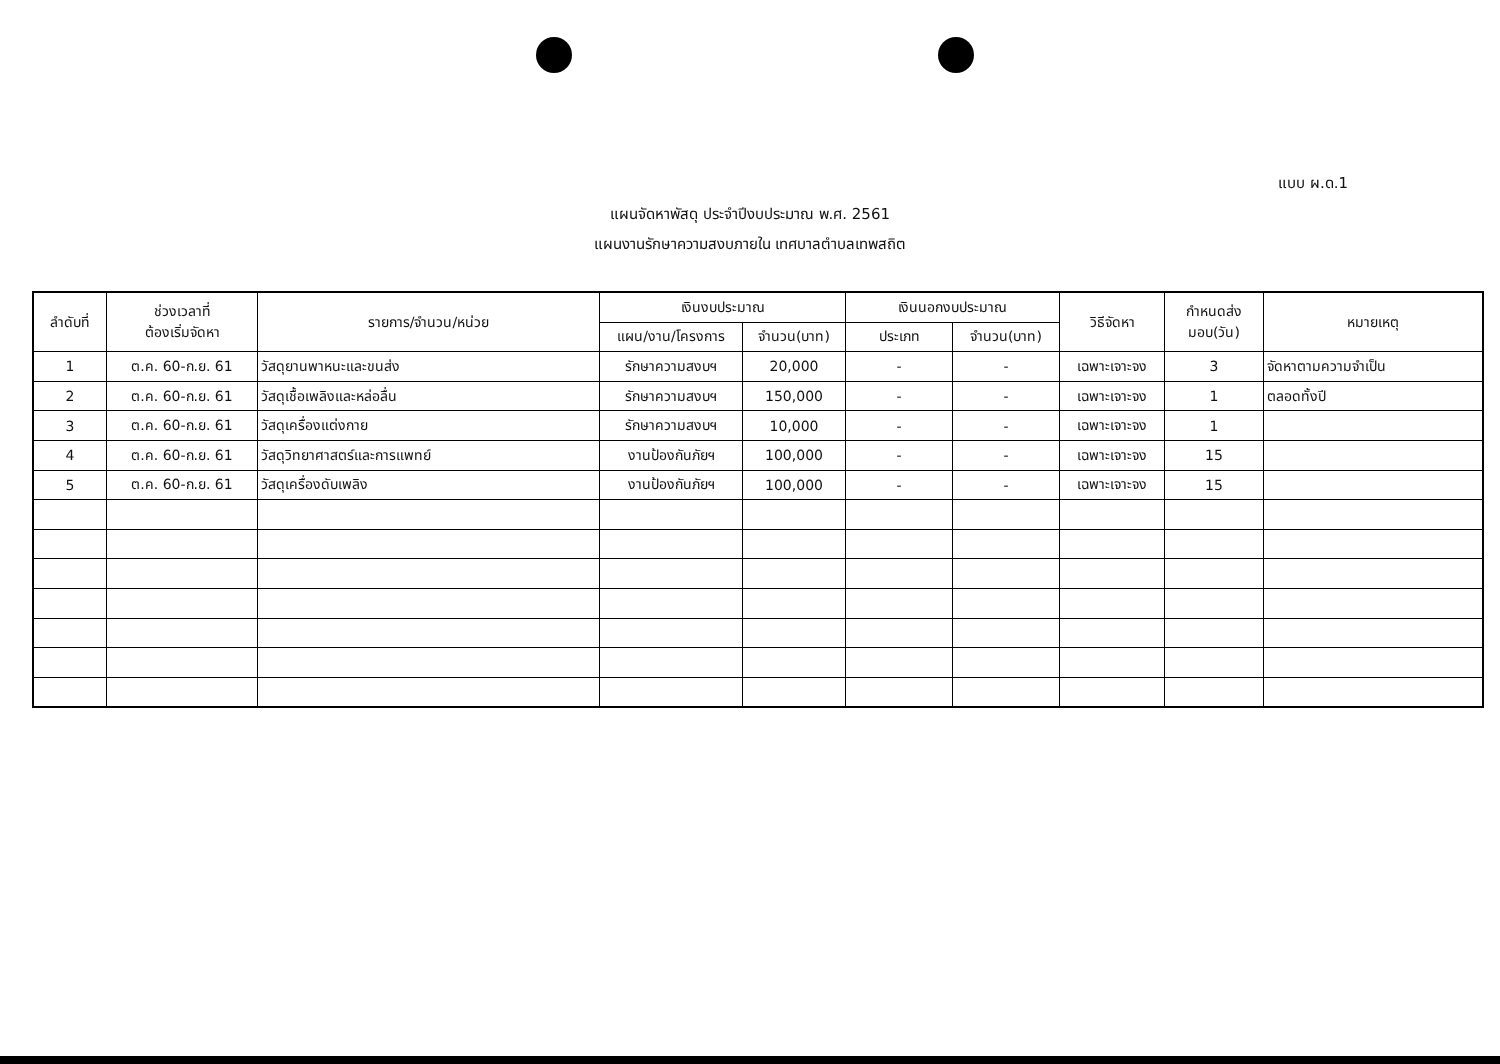แบบ ผ.ด.1
แผนจัดหาพัสดุ ประจำปีงบประมาณ พ.ศ. 2561
แผนงานรักษาความสงบภายใน เทศบาลตำบลเทพสถิต
| ลำดับที่ | ช่วงเวลาที่ ต้องเริ่มจัดหา | รายการ/จำนวน/หน่วย | เงินงบประมาณ | | เงินนอกงบประมาณ | | วิธีจัดหา | กำหนดส่ง มอบ(วัน) | หมายเหตุ |
| --- | --- | --- | --- | --- | --- | --- | --- | --- | --- |
| | | | แผน/งาน/โครงการ | จำนวน(บาท) | ประเภท | จำนวน(บาท) | | | |
| 1 | ต.ค. 60-ก.ย. 61 | วัสดุยานพาหนะและขนส่ง | รักษาความสงบฯ | 20,000 | - | - | เฉพาะเจาะจง | 3 | จัดหาตามความจำเป็น |
| 2 | ต.ค. 60-ก.ย. 61 | วัสดุเชื้อเพลิงและหล่อลื่น | รักษาความสงบฯ | 150,000 | - | - | เฉพาะเจาะจง | 1 | ตลอดทั้งปี |
| 3 | ต.ค. 60-ก.ย. 61 | วัสดุเครื่องแต่งกาย | รักษาความสงบฯ | 10,000 | - | - | เฉพาะเจาะจง | 1 | |
| 4 | ต.ค. 60-ก.ย. 61 | วัสดุวิทยาศาสตร์และการแพทย์ | งานป้องกันภัยฯ | 100,000 | - | - | เฉพาะเจาะจง | 15 | |
| 5 | ต.ค. 60-ก.ย. 61 | วัสดุเครื่องดับเพลิง | งานป้องกันภัยฯ | 100,000 | - | - | เฉพาะเจาะจง | 15 | |